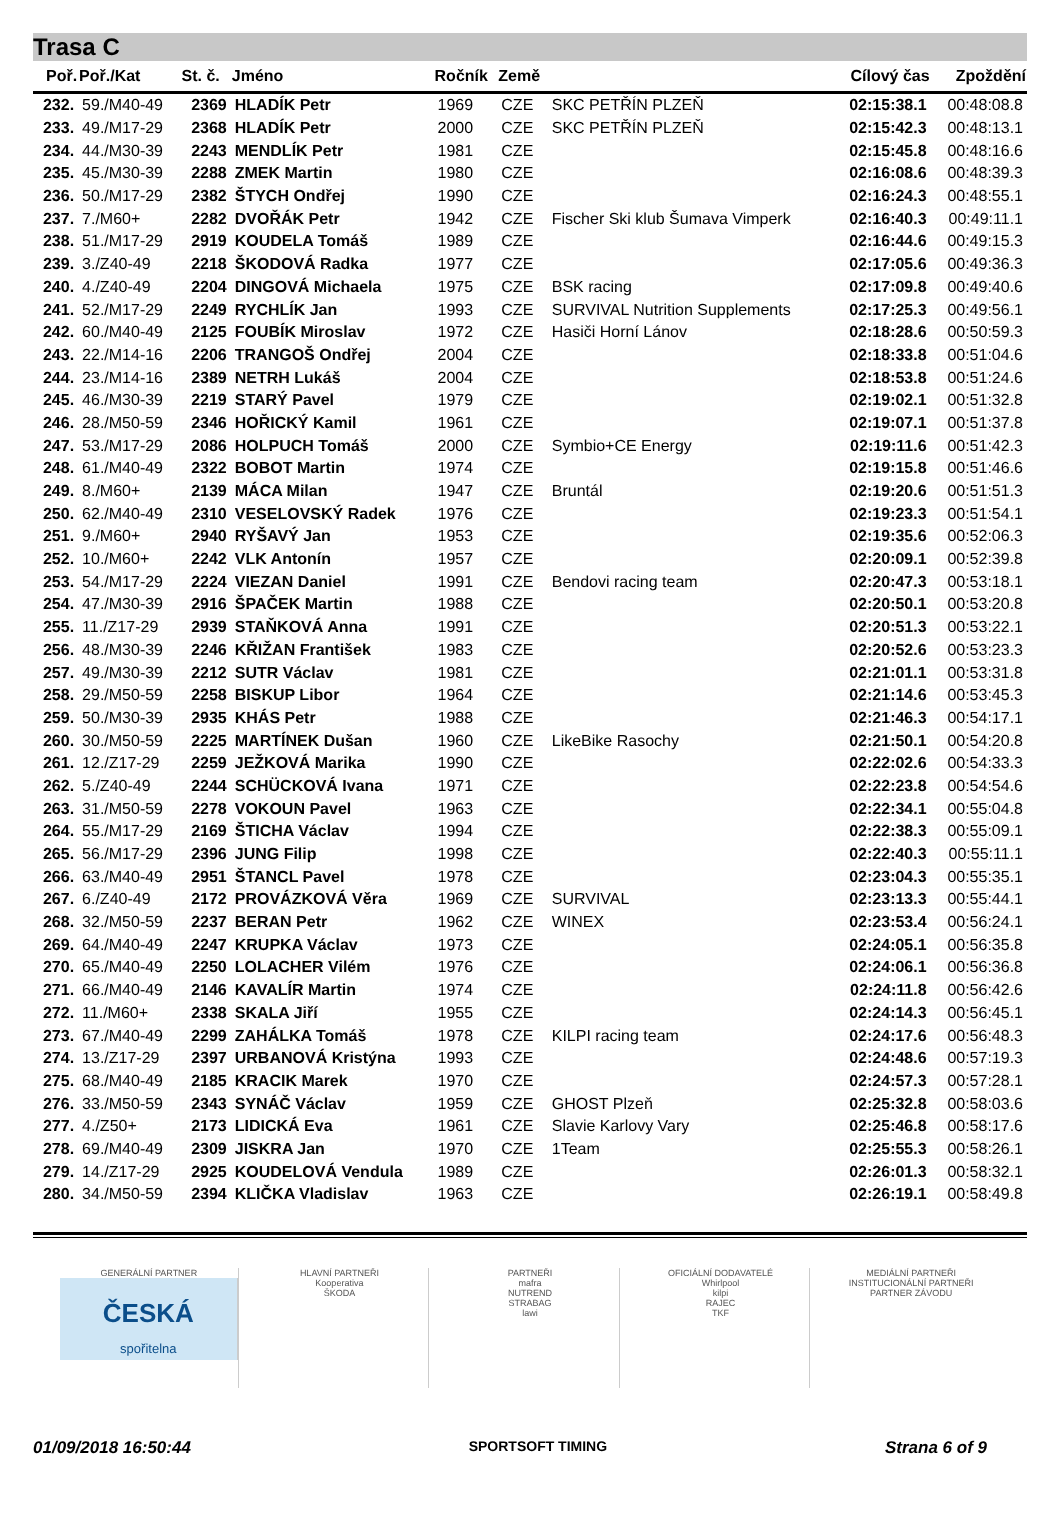Trasa C
| Poř. | Poř./Kat | St. č. | Jméno | Ročník | Země | | Cílový čas | Zpoždění |
| --- | --- | --- | --- | --- | --- | --- | --- | --- |
| 232. | 59./M40-49 | 2369 | HLADÍK Petr | 1969 | CZE | SKC PETŘÍN PLZEŇ | 02:15:38.1 | 00:48:08.8 |
| 233. | 49./M17-29 | 2368 | HLADÍK Petr | 2000 | CZE | SKC PETŘÍN PLZEŇ | 02:15:42.3 | 00:48:13.1 |
| 234. | 44./M30-39 | 2243 | MENDLÍK Petr | 1981 | CZE | | 02:15:45.8 | 00:48:16.6 |
| 235. | 45./M30-39 | 2288 | ZMEK Martin | 1980 | CZE | | 02:16:08.6 | 00:48:39.3 |
| 236. | 50./M17-29 | 2382 | ŠTYCH Ondřej | 1990 | CZE | | 02:16:24.3 | 00:48:55.1 |
| 237. | 7./M60+ | 2282 | DVOŘÁK Petr | 1942 | CZE | Fischer Ski klub Šumava Vimperk | 02:16:40.3 | 00:49:11.1 |
| 238. | 51./M17-29 | 2919 | KOUDELA Tomáš | 1989 | CZE | | 02:16:44.6 | 00:49:15.3 |
| 239. | 3./Z40-49 | 2218 | ŠKODOVÁ Radka | 1977 | CZE | | 02:17:05.6 | 00:49:36.3 |
| 240. | 4./Z40-49 | 2204 | DINGOVÁ Michaela | 1975 | CZE | BSK racing | 02:17:09.8 | 00:49:40.6 |
| 241. | 52./M17-29 | 2249 | RYCHLÍK Jan | 1993 | CZE | SURVIVAL Nutrition Supplements | 02:17:25.3 | 00:49:56.1 |
| 242. | 60./M40-49 | 2125 | FOUBÍK Miroslav | 1972 | CZE | Hasiči Horní Lánov | 02:18:28.6 | 00:50:59.3 |
| 243. | 22./M14-16 | 2206 | TRANGOŠ Ondřej | 2004 | CZE | | 02:18:33.8 | 00:51:04.6 |
| 244. | 23./M14-16 | 2389 | NETRH Lukáš | 2004 | CZE | | 02:18:53.8 | 00:51:24.6 |
| 245. | 46./M30-39 | 2219 | STARÝ Pavel | 1979 | CZE | | 02:19:02.1 | 00:51:32.8 |
| 246. | 28./M50-59 | 2346 | HOŘICKÝ Kamil | 1961 | CZE | | 02:19:07.1 | 00:51:37.8 |
| 247. | 53./M17-29 | 2086 | HOLPUCH Tomáš | 2000 | CZE | Symbio+CE Energy | 02:19:11.6 | 00:51:42.3 |
| 248. | 61./M40-49 | 2322 | BOBOT Martin | 1974 | CZE | | 02:19:15.8 | 00:51:46.6 |
| 249. | 8./M60+ | 2139 | MÁCA Milan | 1947 | CZE | Bruntál | 02:19:20.6 | 00:51:51.3 |
| 250. | 62./M40-49 | 2310 | VESELOVSKÝ Radek | 1976 | CZE | | 02:19:23.3 | 00:51:54.1 |
| 251. | 9./M60+ | 2940 | RYŠAVÝ Jan | 1953 | CZE | | 02:19:35.6 | 00:52:06.3 |
| 252. | 10./M60+ | 2242 | VLK Antonín | 1957 | CZE | | 02:20:09.1 | 00:52:39.8 |
| 253. | 54./M17-29 | 2224 | VIEZAN Daniel | 1991 | CZE | Bendovi racing team | 02:20:47.3 | 00:53:18.1 |
| 254. | 47./M30-39 | 2916 | ŠPAČEK Martin | 1988 | CZE | | 02:20:50.1 | 00:53:20.8 |
| 255. | 11./Z17-29 | 2939 | STAŇKOVÁ Anna | 1991 | CZE | | 02:20:51.3 | 00:53:22.1 |
| 256. | 48./M30-39 | 2246 | KŘIŽAN František | 1983 | CZE | | 02:20:52.6 | 00:53:23.3 |
| 257. | 49./M30-39 | 2212 | SUTR Václav | 1981 | CZE | | 02:21:01.1 | 00:53:31.8 |
| 258. | 29./M50-59 | 2258 | BISKUP Libor | 1964 | CZE | | 02:21:14.6 | 00:53:45.3 |
| 259. | 50./M30-39 | 2935 | KHÁS Petr | 1988 | CZE | | 02:21:46.3 | 00:54:17.1 |
| 260. | 30./M50-59 | 2225 | MARTÍNEK Dušan | 1960 | CZE | LikeBike Rasochy | 02:21:50.1 | 00:54:20.8 |
| 261. | 12./Z17-29 | 2259 | JEŽKOVÁ Marika | 1990 | CZE | | 02:22:02.6 | 00:54:33.3 |
| 262. | 5./Z40-49 | 2244 | SCHÜCKOVÁ Ivana | 1971 | CZE | | 02:22:23.8 | 00:54:54.6 |
| 263. | 31./M50-59 | 2278 | VOKOUN Pavel | 1963 | CZE | | 02:22:34.1 | 00:55:04.8 |
| 264. | 55./M17-29 | 2169 | ŠTICHA Václav | 1994 | CZE | | 02:22:38.3 | 00:55:09.1 |
| 265. | 56./M17-29 | 2396 | JUNG Filip | 1998 | CZE | | 02:22:40.3 | 00:55:11.1 |
| 266. | 63./M40-49 | 2951 | ŠTANCL Pavel | 1978 | CZE | | 02:23:04.3 | 00:55:35.1 |
| 267. | 6./Z40-49 | 2172 | PROVÁZKOVÁ Věra | 1969 | CZE | SURVIVAL | 02:23:13.3 | 00:55:44.1 |
| 268. | 32./M50-59 | 2237 | BERAN Petr | 1962 | CZE | WINEX | 02:23:53.4 | 00:56:24.1 |
| 269. | 64./M40-49 | 2247 | KRUPKA Václav | 1973 | CZE | | 02:24:05.1 | 00:56:35.8 |
| 270. | 65./M40-49 | 2250 | LOLACHER Vilém | 1976 | CZE | | 02:24:06.1 | 00:56:36.8 |
| 271. | 66./M40-49 | 2146 | KAVALÍR Martin | 1974 | CZE | | 02:24:11.8 | 00:56:42.6 |
| 272. | 11./M60+ | 2338 | SKALA Jiří | 1955 | CZE | | 02:24:14.3 | 00:56:45.1 |
| 273. | 67./M40-49 | 2299 | ZAHÁLKA Tomáš | 1978 | CZE | KILPI racing team | 02:24:17.6 | 00:56:48.3 |
| 274. | 13./Z17-29 | 2397 | URBANOVÁ Kristýna | 1993 | CZE | | 02:24:48.6 | 00:57:19.3 |
| 275. | 68./M40-49 | 2185 | KRACIK Marek | 1970 | CZE | | 02:24:57.3 | 00:57:28.1 |
| 276. | 33./M50-59 | 2343 | SYNÁČ Václav | 1959 | CZE | GHOST Plzeň | 02:25:32.8 | 00:58:03.6 |
| 277. | 4./Z50+ | 2173 | LIDICKÁ Eva | 1961 | CZE | Slavie Karlovy Vary | 02:25:46.8 | 00:58:17.6 |
| 278. | 69./M40-49 | 2309 | JISKRA Jan | 1970 | CZE | 1Team | 02:25:55.3 | 00:58:26.1 |
| 279. | 14./Z17-29 | 2925 | KOUDELOVÁ Vendula | 1989 | CZE | | 02:26:01.3 | 00:58:32.1 |
| 280. | 34./M50-59 | 2394 | KLIČKA Vladislav | 1963 | CZE | | 02:26:19.1 | 00:58:49.8 |
GENERÁLNÍ PARTNER
ČESKÁ
spořitelna
HLAVNÍ PARTNEŘI
Kooperativa
ŠKODA
PARTNEŘI
mafra
NUTREND
STRABAG
lawi
OFICIÁLNÍ DODAVATELÉ
Whirlpool
kilpi
RAJEC
TKF
MEDIÁLNÍ PARTNEŘI
INSTITUCIONÁLNÍ PARTNEŘI
PARTNER ZÁVODU
01/09/2018 16:50:44 SPORTSOFT TIMING Strana 6 of 9